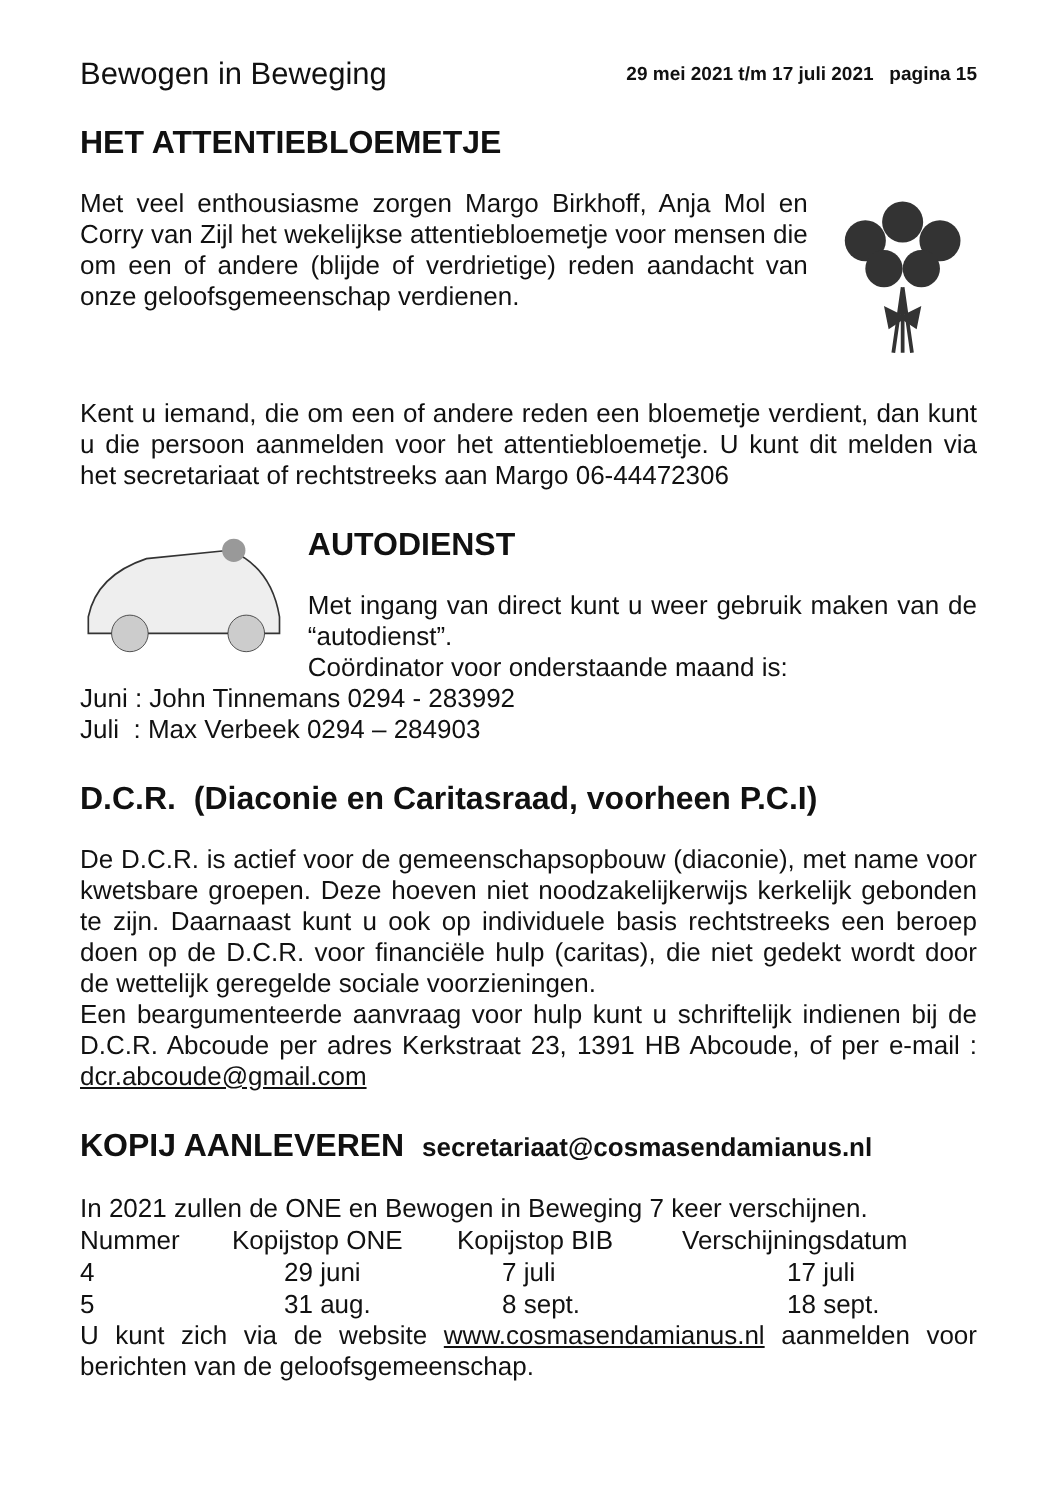Bewogen in Beweging 29 mei 2021 t/m 17 juli 2021 pagina 15
HET ATTENTIEBLOEMETJE
Met veel enthousiasme zorgen Margo Birkhoff, Anja Mol en Corry van Zijl het wekelijkse attentiebloemetje voor mensen die om een of andere (blijde of verdrietige) reden aandacht van onze geloofsgemeenschap verdienen.
Kent u iemand, die om een of andere reden een bloemetje verdient, dan kunt u die persoon aanmelden voor het attentiebloemetje. U kunt dit melden via het secretariaat of rechtstreeks aan Margo 06-44472306
AUTODIENST
Met ingang van direct kunt u weer gebruik maken van de “autodienst”.
Coördinator voor onderstaande maand is:
Juni : John Tinnemans 0294 - 283992
Juli : Max Verbeek 0294 – 284903
D.C.R. (Diaconie en Caritasraad, voorheen P.C.I)
De D.C.R. is actief voor de gemeenschapsopbouw (diaconie), met name voor kwetsbare groepen. Deze hoeven niet noodzakelijkerwijs kerkelijk gebonden te zijn. Daarnaast kunt u ook op individuele basis rechtstreeks een beroep doen op de D.C.R. voor financiële hulp (caritas), die niet gedekt wordt door de wettelijk geregelde sociale voorzieningen.
Een beargumenteerde aanvraag voor hulp kunt u schriftelijk indienen bij de D.C.R. Abcoude per adres Kerkstraat 23, 1391 HB Abcoude, of per e-mail : dcr.abcoude@gmail.com
KOPIJ AANLEVEREN secretariaat@cosmasendamianus.nl
In 2021 zullen de ONE en Bewogen in Beweging 7 keer verschijnen.
| Nummer | Kopijstop ONE | Kopijstop BIB | Verschijningsdatum |
| 4 | 29 juni | 7 juli | 17 juli |
| 5 | 31 aug. | 8 sept. | 18 sept. |
U kunt zich via de website www.cosmasendamianus.nl aanmelden voor berichten van de geloofsgemeenschap.